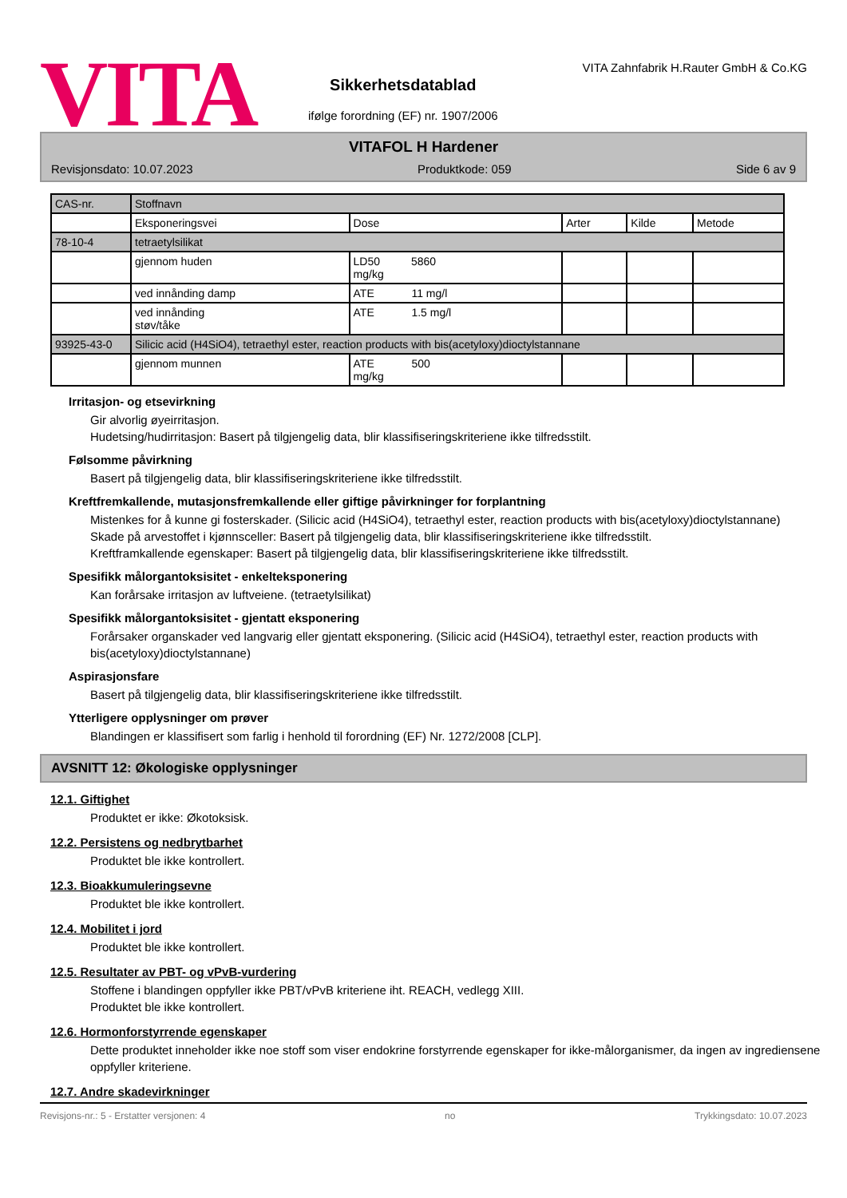VITA
Sikkerhetsdatablad
ifølge forordning (EF) nr. 1907/2006
VITA Zahnfabrik H.Rauter GmbH & Co.KG
VITAFOL H Hardener
Revisjonsdato: 10.07.2023 Produktkode: 059 Side 6 av 9
| CAS-nr. | Stoffnavn | | | | |
| | Eksponeringsvei | Dose | Arter | Kilde | Metode |
| 78-10-4 | tetraetylsilikat | | | | |
| | gjennom huden | LD50 5860 mg/kg | | | |
| | ved innånding damp | ATE 11 mg/l | | | |
| | ved innånding støv/tåke | ATE 1.5 mg/l | | | |
| 93925-43-0 | Silicic acid (H4SiO4), tetraethyl ester, reaction products with bis(acetyloxy)dioctylstannane | | | | |
| | gjennom munnen | ATE 500 mg/kg | | | |
Irritasjon- og etsevirkning
Gir alvorlig øyeirritasjon.
Hudetsing/hudirritasjon: Basert på tilgjengelig data, blir klassifiseringskriteriene ikke tilfredsstilt.
Følsomme påvirkning
Basert på tilgjengelig data, blir klassifiseringskriteriene ikke tilfredsstilt.
Kreftfremkallende, mutasjonsfremkallende eller giftige påvirkninger for forplantning
Mistenkes for å kunne gi fosterskader. (Silicic acid (H4SiO4), tetraethyl ester, reaction products with bis(acetyloxy)dioctylstannane)
Skade på arvestoffet i kjønnsceller: Basert på tilgjengelig data, blir klassifiseringskriteriene ikke tilfredsstilt.
Kreftframkallende egenskaper: Basert på tilgjengelig data, blir klassifiseringskriteriene ikke tilfredsstilt.
Spesifikk målorgantoksisitet - enkelteksponering
Kan forårsake irritasjon av luftveiene. (tetraetylsilikat)
Spesifikk målorgantoksisitet - gjentatt eksponering
Forårsaker organskader ved langvarig eller gjentatt eksponering. (Silicic acid (H4SiO4), tetraethyl ester, reaction products with bis(acetyloxy)dioctylstannane)
Aspirasjonsfare
Basert på tilgjengelig data, blir klassifiseringskriteriene ikke tilfredsstilt.
Ytterligere opplysninger om prøver
Blandingen er klassifisert som farlig i henhold til forordning (EF) Nr. 1272/2008 [CLP].
AVSNITT 12: Økologiske opplysninger
12.1. Giftighet
Produktet er ikke: Økotoksisk.
12.2. Persistens og nedbrytbarhet
Produktet ble ikke kontrollert.
12.3. Bioakkumuleringsevne
Produktet ble ikke kontrollert.
12.4. Mobilitet i jord
Produktet ble ikke kontrollert.
12.5. Resultater av PBT- og vPvB-vurdering
Stoffene i blandingen oppfyller ikke PBT/vPvB kriteriene iht. REACH, vedlegg XIII.
Produktet ble ikke kontrollert.
12.6. Hormonforstyrrende egenskaper
Dette produktet inneholder ikke noe stoff som viser endokrine forstyrrende egenskaper for ikke-målorganismer, da ingen av ingrediensene oppfyller kriteriene.
12.7. Andre skadevirkninger
Revisjons-nr.: 5 - Erstatter versjonen: 4 no Trykkingsdato: 10.07.2023